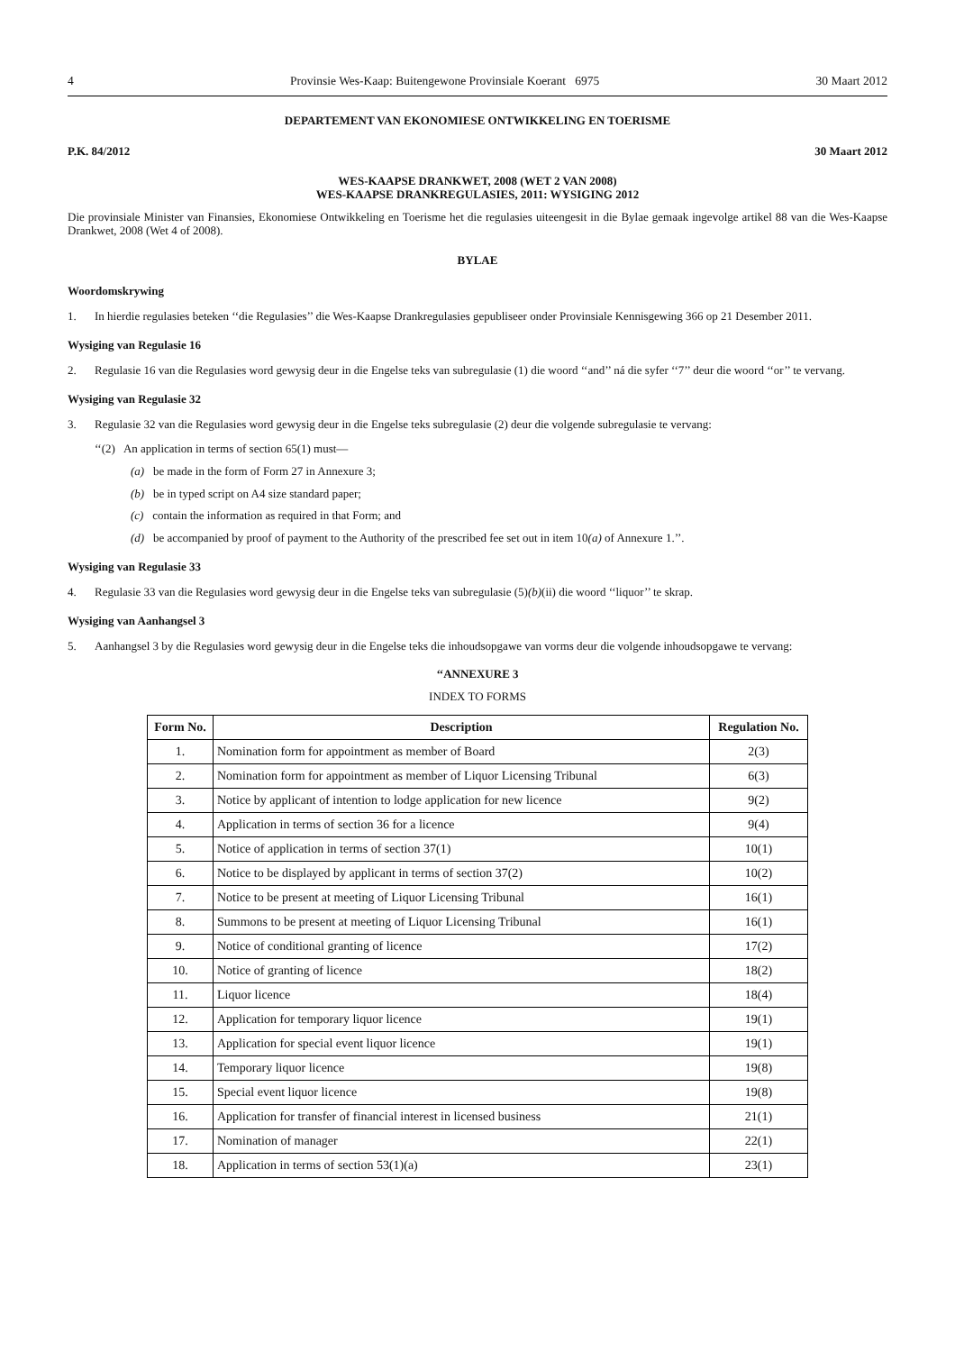4 Provinsie Wes-Kaap: Buitengewone Provinsiale Koerant 6975 30 Maart 2012
DEPARTEMENT VAN EKONOMIESE ONTWIKKELING EN TOERISME
P.K. 84/2012 30 Maart 2012
WES-KAAPSE DRANKWET, 2008 (WET 2 VAN 2008)
WES-KAAPSE DRANKREGULASIES, 2011: WYSIGING 2012
Die provinsiale Minister van Finansies, Ekonomiese Ontwikkeling en Toerisme het die regulasies uiteengesit in die Bylae gemaak ingevolge artikel 88 van die Wes-Kaapse Drankwet, 2008 (Wet 4 of 2008).
BYLAE
Woordomskrywing
1. In hierdie regulasies beteken ‘‘die Regulasies’’ die Wes-Kaapse Drankregulasies gepubliseer onder Provinsiale Kennisgewing 366 op 21 Desember 2011.
Wysiging van Regulasie 16
2. Regulasie 16 van die Regulasies word gewysig deur in die Engelse teks van subregulasie (1) die woord ‘‘and’’ ná die syfer ‘‘7’’ deur die woord ‘‘or’’ te vervang.
Wysiging van Regulasie 32
3. Regulasie 32 van die Regulasies word gewysig deur in die Engelse teks subregulasie (2) deur die volgende subregulasie te vervang:
‘‘(2) An application in terms of section 65(1) must—
(a) be made in the form of Form 27 in Annexure 3;
(b) be in typed script on A4 size standard paper;
(c) contain the information as required in that Form; and
(d) be accompanied by proof of payment to the Authority of the prescribed fee set out in item 10(a) of Annexure 1.’’.
Wysiging van Regulasie 33
4. Regulasie 33 van die Regulasies word gewysig deur in die Engelse teks van subregulasie (5)(b)(ii) die woord ‘‘liquor’’ te skrap.
Wysiging van Aanhangsel 3
5. Aanhangsel 3 by die Regulasies word gewysig deur in die Engelse teks die inhoudsopgawe van vorms deur die volgende inhoudsopgawe te vervang:
‘‘ANNEXURE 3
INDEX TO FORMS
| Form No. | Description | Regulation No. |
| --- | --- | --- |
| 1. | Nomination form for appointment as member of Board | 2(3) |
| 2. | Nomination form for appointment as member of Liquor Licensing Tribunal | 6(3) |
| 3. | Notice by applicant of intention to lodge application for new licence | 9(2) |
| 4. | Application in terms of section 36 for a licence | 9(4) |
| 5. | Notice of application in terms of section 37(1) | 10(1) |
| 6. | Notice to be displayed by applicant in terms of section 37(2) | 10(2) |
| 7. | Notice to be present at meeting of Liquor Licensing Tribunal | 16(1) |
| 8. | Summons to be present at meeting of Liquor Licensing Tribunal | 16(1) |
| 9. | Notice of conditional granting of licence | 17(2) |
| 10. | Notice of granting of licence | 18(2) |
| 11. | Liquor licence | 18(4) |
| 12. | Application for temporary liquor licence | 19(1) |
| 13. | Application for special event liquor licence | 19(1) |
| 14. | Temporary liquor licence | 19(8) |
| 15. | Special event liquor licence | 19(8) |
| 16. | Application for transfer of financial interest in licensed business | 21(1) |
| 17. | Nomination of manager | 22(1) |
| 18. | Application in terms of section 53(1)(a) | 23(1) |